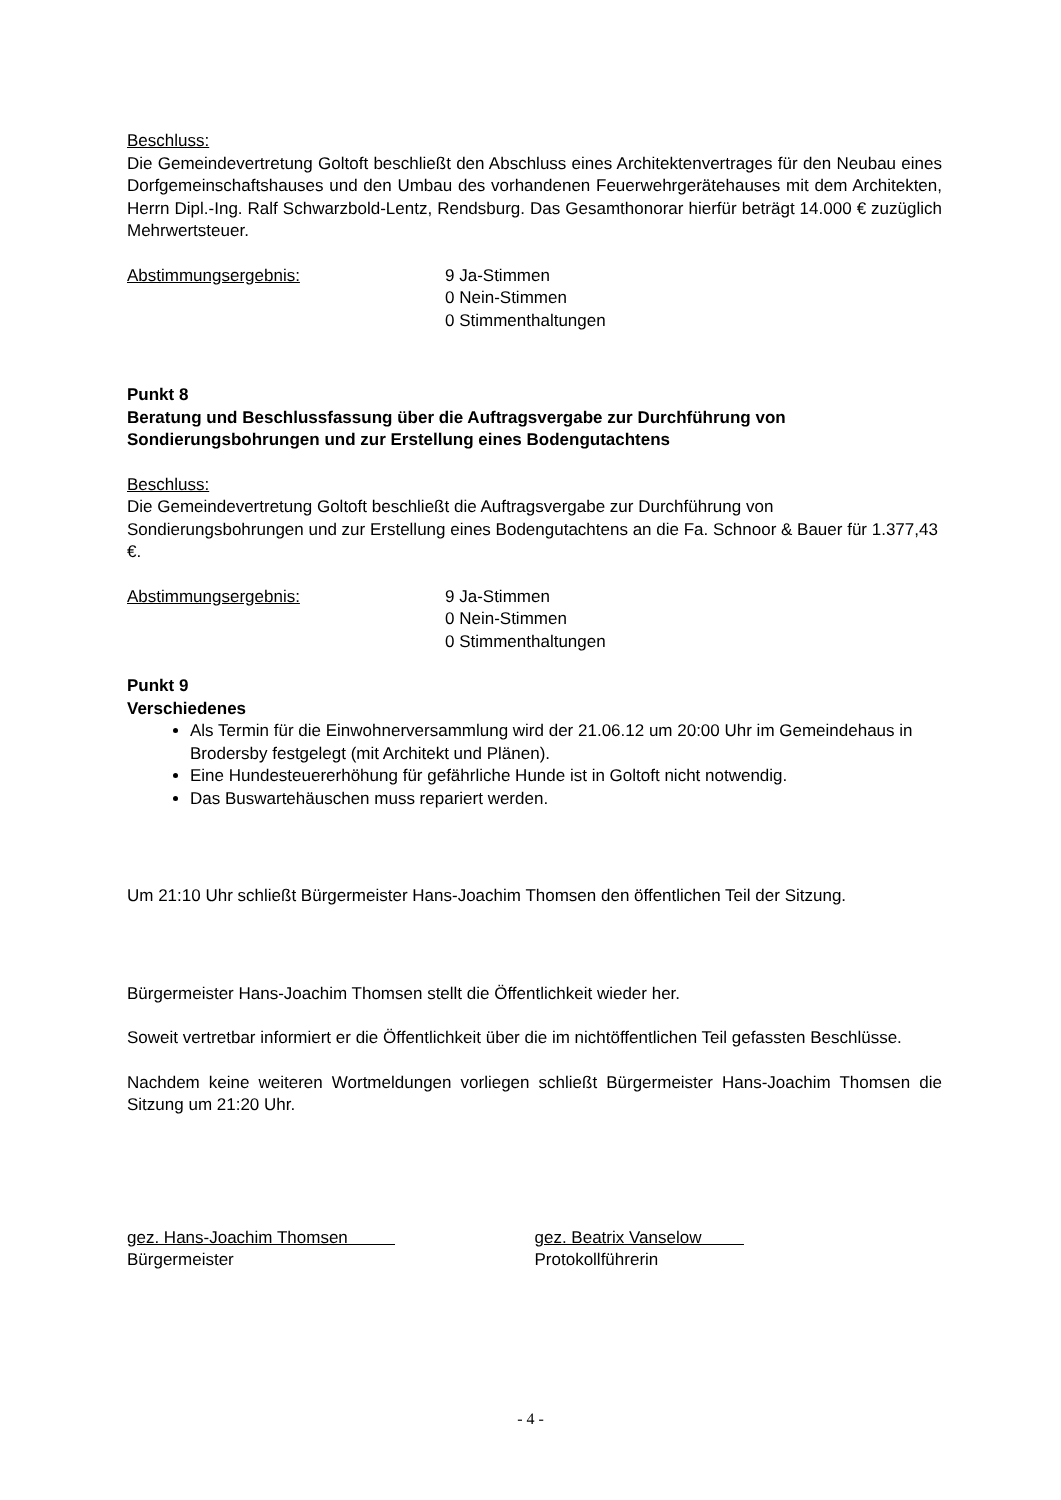Beschluss:
Die Gemeindevertretung Goltoft beschließt den Abschluss eines Architektenvertrages für den Neubau eines Dorfgemeinschaftshauses und den Umbau des vorhandenen Feuerwehrgerätehauses mit dem Architekten, Herrn Dipl.-Ing. Ralf Schwarzbold-Lentz, Rendsburg. Das Gesamthonorar hierfür beträgt 14.000 € zuzüglich Mehrwertsteuer.
Abstimmungsergebnis: 9 Ja-Stimmen
0 Nein-Stimmen
0 Stimmenthaltungen
Punkt 8
Beratung und Beschlussfassung über die Auftragsvergabe zur Durchführung von Sondierungsbohrungen und zur Erstellung eines Bodengutachtens
Beschluss:
Die Gemeindevertretung Goltoft beschließt die Auftragsvergabe zur Durchführung von Sondierungsbohrungen und zur Erstellung eines Bodengutachtens an die Fa. Schnoor & Bauer für 1.377,43 €.
Abstimmungsergebnis: 9 Ja-Stimmen
0 Nein-Stimmen
0 Stimmenthaltungen
Punkt 9
Verschiedenes
Als Termin für die Einwohnerversammlung wird der 21.06.12 um 20:00 Uhr im Gemeindehaus in Brodersby festgelegt (mit Architekt und Plänen).
Eine Hundesteuererhöhung für gefährliche Hunde ist in Goltoft nicht notwendig.
Das Buswartehäuschen muss repariert werden.
Um 21:10 Uhr schließt Bürgermeister Hans-Joachim Thomsen den öffentlichen Teil der Sitzung.
Bürgermeister Hans-Joachim Thomsen stellt die Öffentlichkeit wieder her.
Soweit vertretbar informiert er die Öffentlichkeit über die im nichtöffentlichen Teil gefassten Beschlüsse.
Nachdem keine weiteren Wortmeldungen vorliegen schließt Bürgermeister Hans-Joachim Thomsen die Sitzung um 21:20 Uhr.
gez. Hans-Joachim Thomsen
Bürgermeister
gez. Beatrix Vanselow
Protokollführerin
- 4 -